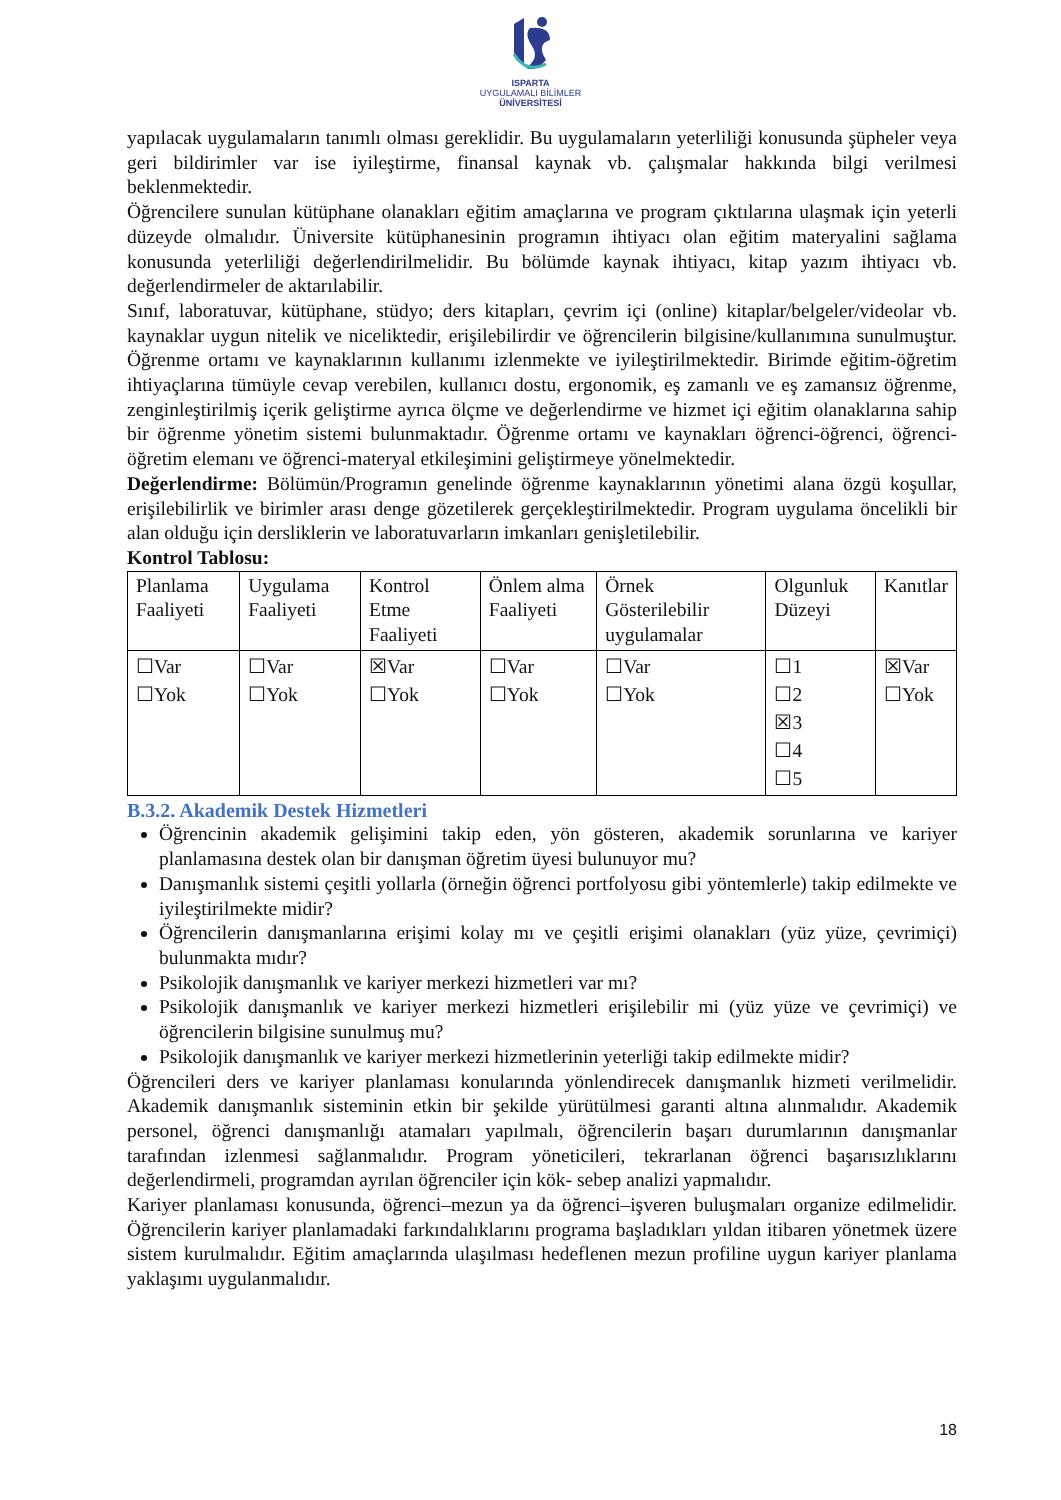ISPARTA
UYGULAMALI BİLİMLER
ÜNİVERSİTESİ
yapılacak uygulamaların tanımlı olması gereklidir. Bu uygulamaların yeterliliği konusunda şüpheler veya geri bildirimler var ise iyileştirme, finansal kaynak vb. çalışmalar hakkında bilgi verilmesi beklenmektedir.
Öğrencilere sunulan kütüphane olanakları eğitim amaçlarına ve program çıktılarına ulaşmak için yeterli düzeyde olmalıdır. Üniversite kütüphanesinin programın ihtiyacı olan eğitim materyalini sağlama konusunda yeterliliği değerlendirilmelidir. Bu bölümde kaynak ihtiyacı, kitap yazım ihtiyacı vb. değerlendirmeler de aktarılabilir.
Sınıf, laboratuvar, kütüphane, stüdyo; ders kitapları, çevrim içi (online) kitaplar/belgeler/videolar vb. kaynaklar uygun nitelik ve niceliktedir, erişilebilirdir ve öğrencilerin bilgisine/kullanımına sunulmuştur. Öğrenme ortamı ve kaynaklarının kullanımı izlenmekte ve iyileştirilmektedir. Birimde eğitim-öğretim ihtiyaçlarına tümüyle cevap verebilen, kullanıcı dostu, ergonomik, eş zamanlı ve eş zamansız öğrenme, zenginleştirilmiş içerik geliştirme ayrıca ölçme ve değerlendirme ve hizmet içi eğitim olanaklarına sahip bir öğrenme yönetim sistemi bulunmaktadır. Öğrenme ortamı ve kaynakları öğrenci-öğrenci, öğrenci-öğretim elemanı ve öğrenci-materyal etkileşimini geliştirmeye yönelmektedir.
Değerlendirme: Bölümün/Programın genelinde öğrenme kaynaklarının yönetimi alana özgü koşullar, erişilebilirlik ve birimler arası denge gözetilerek gerçekleştirilmektedir. Program uygulama öncelikli bir alan olduğu için dersliklerin ve laboratuvarların imkanları genişletilebilir.
Kontrol Tablosu:
| Planlama Faaliyeti | Uygulama Faaliyeti | Kontrol Etme Faaliyeti | Önlem alma Faaliyeti | Örnek Gösterilebilir uygulamalar | Olgunluk Düzeyi | Kanıtlar |
| ☐Var ☐Yok | ☐Var ☐Yok | ☒Var ☐Yok | ☐Var ☐Yok | ☐Var ☐Yok | ☐1 ☐2 ☒3 ☐4 ☐5 | ☒Var ☐Yok |
B.3.2. Akademik Destek Hizmetleri
Öğrencinin akademik gelişimini takip eden, yön gösteren, akademik sorunlarına ve kariyer planlamasına destek olan bir danışman öğretim üyesi bulunuyor mu?
Danışmanlık sistemi çeşitli yollarla (örneğin öğrenci portfolyosu gibi yöntemlerle) takip edilmekte ve iyileştirilmekte midir?
Öğrencilerin danışmanlarına erişimi kolay mı ve çeşitli erişimi olanakları (yüz yüze, çevrimiçi) bulunmakta mıdır?
Psikolojik danışmanlık ve kariyer merkezi hizmetleri var mı?
Psikolojik danışmanlık ve kariyer merkezi hizmetleri erişilebilir mi (yüz yüze ve çevrimiçi) ve öğrencilerin bilgisine sunulmuş mu?
Psikolojik danışmanlık ve kariyer merkezi hizmetlerinin yeterliği takip edilmekte midir?
Öğrencileri ders ve kariyer planlaması konularında yönlendirecek danışmanlık hizmeti verilmelidir. Akademik danışmanlık sisteminin etkin bir şekilde yürütülmesi garanti altına alınmalıdır. Akademik personel, öğrenci danışmanlığı atamaları yapılmalı, öğrencilerin başarı durumlarının danışmanlar tarafından izlenmesi sağlanmalıdır. Program yöneticileri, tekrarlanan öğrenci başarısızlıklarını değerlendirmeli, programdan ayrılan öğrenciler için kök- sebep analizi yapmalıdır.
Kariyer planlaması konusunda, öğrenci–mezun ya da öğrenci–işveren buluşmaları organize edilmelidir. Öğrencilerin kariyer planlamadaki farkındalıklarını programa başladıkları yıldan itibaren yönetmek üzere sistem kurulmalıdır. Eğitim amaçlarında ulaşılması hedeflenen mezun profiline uygun kariyer planlama yaklaşımı uygulanmalıdır.
18